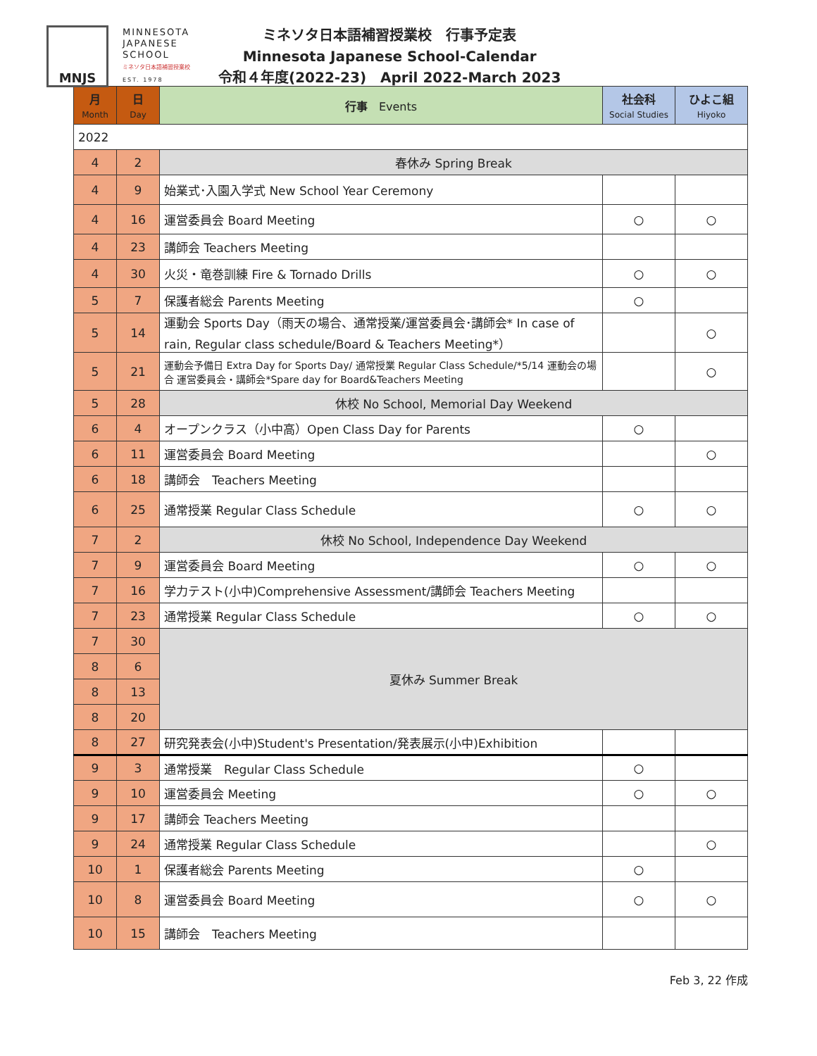MNJS
MINNESOTA
JAPANESE
SCHOOL
ミネソタ日本語補習授業校
EST. 1978
ミネソタ日本語補習授業校　行事予定表
Minnesota Japanese School-Calendar
令和４年度(2022-23)　April 2022-March 2023
| 月 Month | 日 Day | 行事 Events | 社会科 Social Studies | ひよこ組 Hiyoko |
| --- | --- | --- | --- | --- |
| 2022 | | | | |
| 4 | 2 | 春休み Spring Break | | |
| 4 | 9 | 始業式･入園入学式 New School Year Ceremony | | |
| 4 | 16 | 運営委員会 Board Meeting | ○ | ○ |
| 4 | 23 | 講師会 Teachers Meeting | | |
| 4 | 30 | 火災・竜巻訓練 Fire & Tornado Drills | ○ | ○ |
| 5 | 7 | 保護者総会 Parents Meeting | ○ | |
| 5 | 14 | 運動会 Sports Day（雨天の場合、通常授業/運営委員会･講師会* In case of rain, Regular class schedule/Board & Teachers Meeting*） | | ○ |
| 5 | 21 | 運動会予備日 Extra Day for Sports Day/ 通常授業 Regular Class Schedule/*5/14 運動会の場合 運営委員会・講師会*Spare day for Board&Teachers Meeting | | ○ |
| 5 | 28 | 休校 No School, Memorial Day Weekend | | |
| 6 | 4 | オープンクラス（小中高）Open Class Day for Parents | ○ | |
| 6 | 11 | 運営委員会 Board Meeting | | ○ |
| 6 | 18 | 講師会 Teachers Meeting | | |
| 6 | 25 | 通常授業 Regular Class Schedule | ○ | ○ |
| 7 | 2 | 休校 No School, Independence Day Weekend | | |
| 7 | 9 | 運営委員会 Board Meeting | ○ | ○ |
| 7 | 16 | 学力テスト(小中)Comprehensive Assessment/講師会 Teachers Meeting | | |
| 7 | 23 | 通常授業 Regular Class Schedule | ○ | ○ |
| 7 | 30 | 夏休み Summer Break | | |
| 8 | 6 | | | |
| 8 | 13 | | | |
| 8 | 20 | | | |
| 8 | 27 | 研究発表会(小中)Student's Presentation/発表展示(小中)Exhibition | | |
| 9 | 3 | 通常授業 Regular Class Schedule | ○ | |
| 9 | 10 | 運営委員会 Meeting | ○ | ○ |
| 9 | 17 | 講師会 Teachers Meeting | | |
| 9 | 24 | 通常授業 Regular Class Schedule | | ○ |
| 10 | 1 | 保護者総会 Parents Meeting | ○ | |
| 10 | 8 | 運営委員会 Board Meeting | ○ | ○ |
| 10 | 15 | 講師会 Teachers Meeting | | |
Feb 3, 22 作成